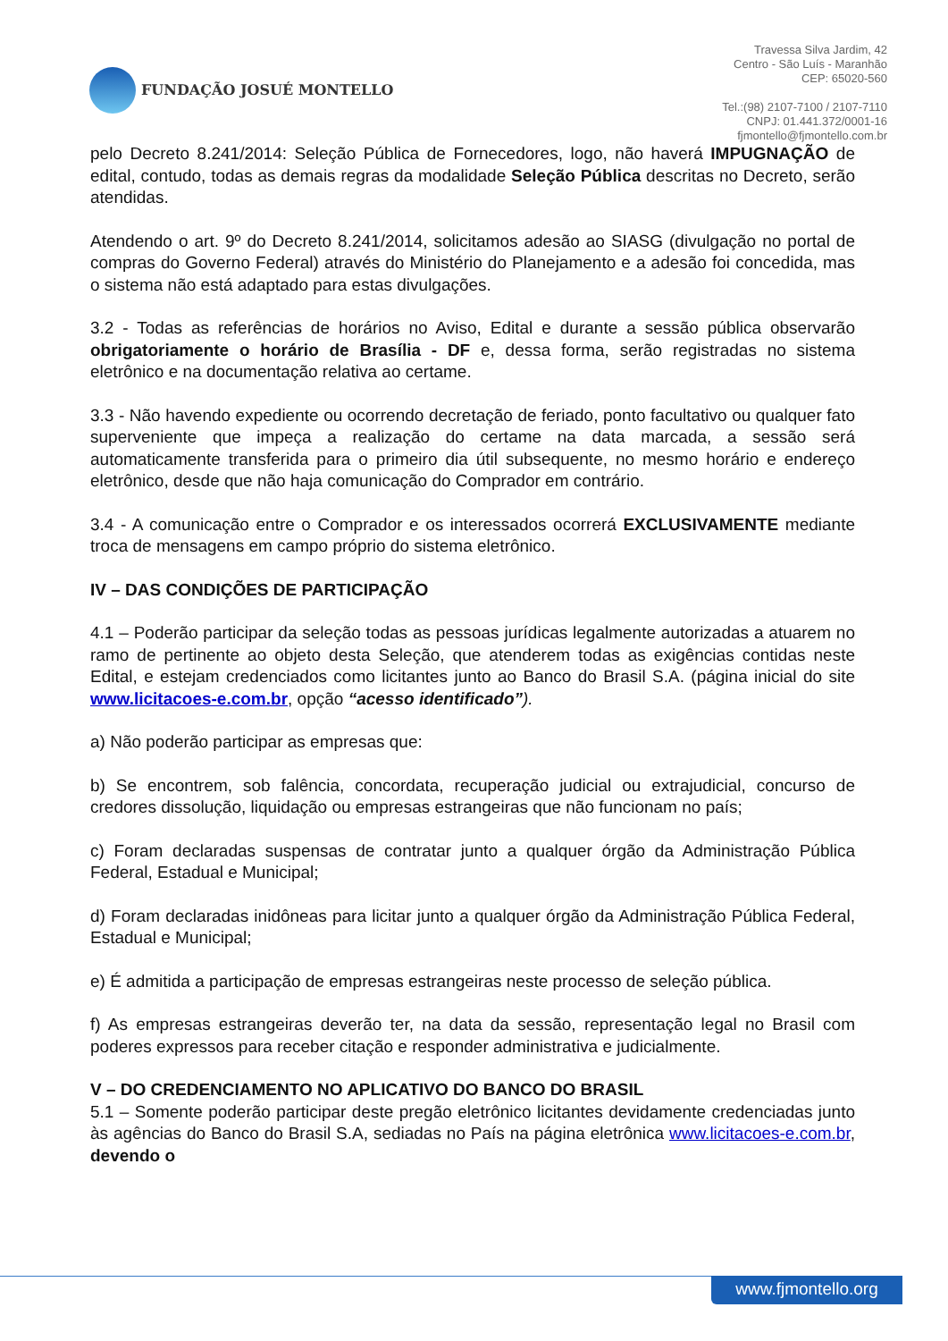FUNDAÇÃO JOSUÉ MONTELLO
Travessa Silva Jardim, 42
Centro - São Luís - Maranhão
CEP: 65020-560
Tel.:(98) 2107-7100 / 2107-7110
CNPJ: 01.441.372/0001-16
fjmontello@fjmontello.com.br
pelo Decreto 8.241/2014: Seleção Pública de Fornecedores, logo, não haverá IMPUGNAÇÃO de edital, contudo, todas as demais regras da modalidade Seleção Pública descritas no Decreto, serão atendidas.
Atendendo o art. 9º do Decreto 8.241/2014, solicitamos adesão ao SIASG (divulgação no portal de compras do Governo Federal) através do Ministério do Planejamento e a adesão foi concedida, mas o sistema não está adaptado para estas divulgações.
3.2 - Todas as referências de horários no Aviso, Edital e durante a sessão pública observarão obrigatoriamente o horário de Brasília - DF e, dessa forma, serão registradas no sistema eletrônico e na documentação relativa ao certame.
3.3 - Não havendo expediente ou ocorrendo decretação de feriado, ponto facultativo ou qualquer fato superveniente que impeça a realização do certame na data marcada, a sessão será automaticamente transferida para o primeiro dia útil subsequente, no mesmo horário e endereço eletrônico, desde que não haja comunicação do Comprador em contrário.
3.4 - A comunicação entre o Comprador e os interessados ocorrerá EXCLUSIVAMENTE mediante troca de mensagens em campo próprio do sistema eletrônico.
IV – DAS CONDIÇÕES DE PARTICIPAÇÃO
4.1 – Poderão participar da seleção todas as pessoas jurídicas legalmente autorizadas a atuarem no ramo de pertinente ao objeto desta Seleção, que atenderem todas as exigências contidas neste Edital, e estejam credenciados como licitantes junto ao Banco do Brasil S.A. (página inicial do site www.licitacoes-e.com.br, opção “acesso identificado”).
a) Não poderão participar as empresas que:
b) Se encontrem, sob falência, concordata, recuperação judicial ou extrajudicial, concurso de credores dissolução, liquidação ou empresas estrangeiras que não funcionam no país;
c) Foram declaradas suspensas de contratar junto a qualquer órgão da Administração Pública Federal, Estadual e Municipal;
d) Foram declaradas inidôneas para licitar junto a qualquer órgão da Administração Pública Federal, Estadual e Municipal;
e) É admitida a participação de empresas estrangeiras neste processo de seleção pública.
f) As empresas estrangeiras deverão ter, na data da sessão, representação legal no Brasil com poderes expressos para receber citação e responder administrativa e judicialmente.
V – DO CREDENCIAMENTO NO APLICATIVO DO BANCO DO BRASIL
5.1 – Somente poderão participar deste pregão eletrônico licitantes devidamente credenciadas junto às agências do Banco do Brasil S.A, sediadas no País na página eletrônica www.licitacoes-e.com.br, devendo o
www.fjmontello.org